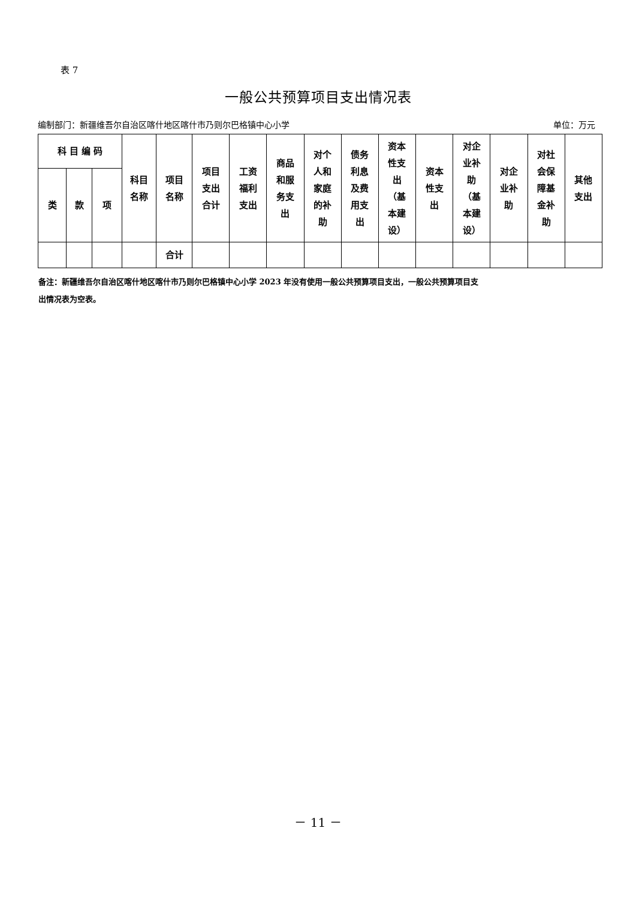表 7
一般公共预算项目支出情况表
编制部门：新疆维吾尔自治区喀什地区喀什市乃则尔巴格镇中心小学 单位：万元
| 科 目 编 码 | | | 科目 名称 | 项目 名称 | 项目 支出 合计 | 工资 福利 支出 | 商品 和服 务支 出 | 对个 人和 家庭 的补 助 | 债务 利息 及费 用支 出 | 资本 性支 出 （基 本建 设） | 资本 性支 出 | 对企 业补 助 （基 本建 设） | 对企 业补 助 | 对社 会保 障基 金补 助 | 其他 支出 |
| --- | --- | --- | --- | --- | --- | --- | --- | --- | --- | --- | --- | --- | --- | --- | --- |
| 类 | 款 | 项 | | | | | | | | | | | | | |
| | | | | 合计 | | | | | | | | | | | |
备注：新疆维吾尔自治区喀什地区喀什市乃则尔巴格镇中心小学 2023 年没有使用一般公共预算项目支出，一般公共预算项目支
出情况表为空表。
－ 11 －